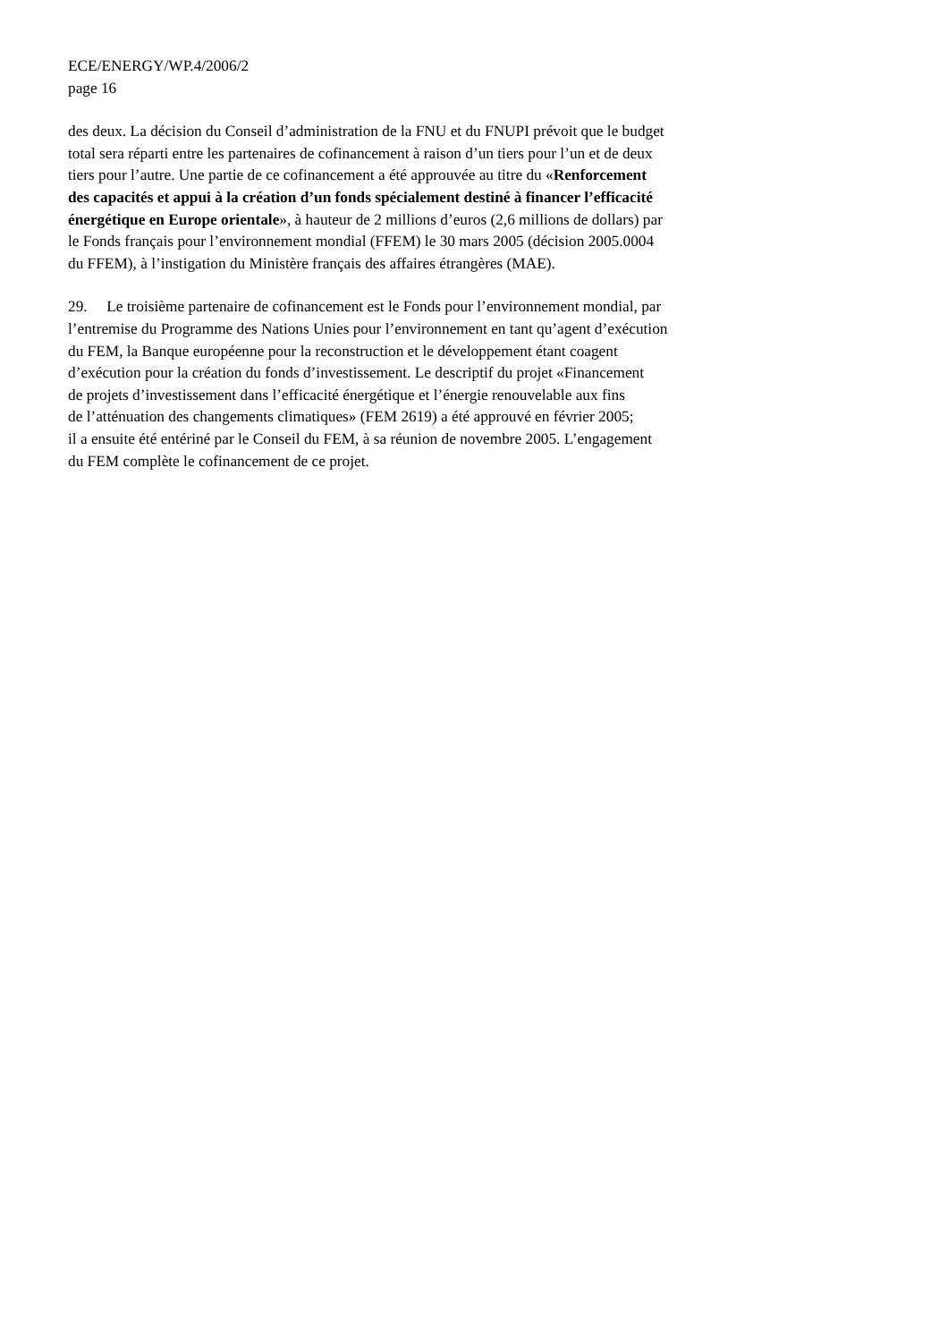ECE/ENERGY/WP.4/2006/2
page 16
des deux. La décision du Conseil d’administration de la FNU et du FNUPI prévoit que le budget
total sera réparti entre les partenaires de cofinancement à raison d’un tiers pour l’un et de deux
tiers pour l’autre. Une partie de ce cofinancement a été approuvée au titre du «Renforcement
des capacités et appui à la création d’un fonds spécialement destiné à financer l’efficacité
énergétique en Europe orientale», à hauteur de 2 millions d’euros (2,6 millions de dollars) par
le Fonds français pour l’environnement mondial (FFEM) le 30 mars 2005 (décision 2005.0004
du FFEM), à l’instigation du Ministère français des affaires étrangères (MAE).
29. Le troisième partenaire de cofinancement est le Fonds pour l’environnement mondial, par
l’entremise du Programme des Nations Unies pour l’environnement en tant qu’agent d’exécution
du FEM, la Banque européenne pour la reconstruction et le développement étant coagent
d’exécution pour la création du fonds d’investissement. Le descriptif du projet «Financement
de projets d’investissement dans l’efficacité énergétique et l’énergie renouvelable aux fins
de l’atténuation des changements climatiques» (FEM 2619) a été approuvé en février 2005;
il a ensuite été entériné par le Conseil du FEM, à sa réunion de novembre 2005. L’engagement
du FEM complète le cofinancement de ce projet.